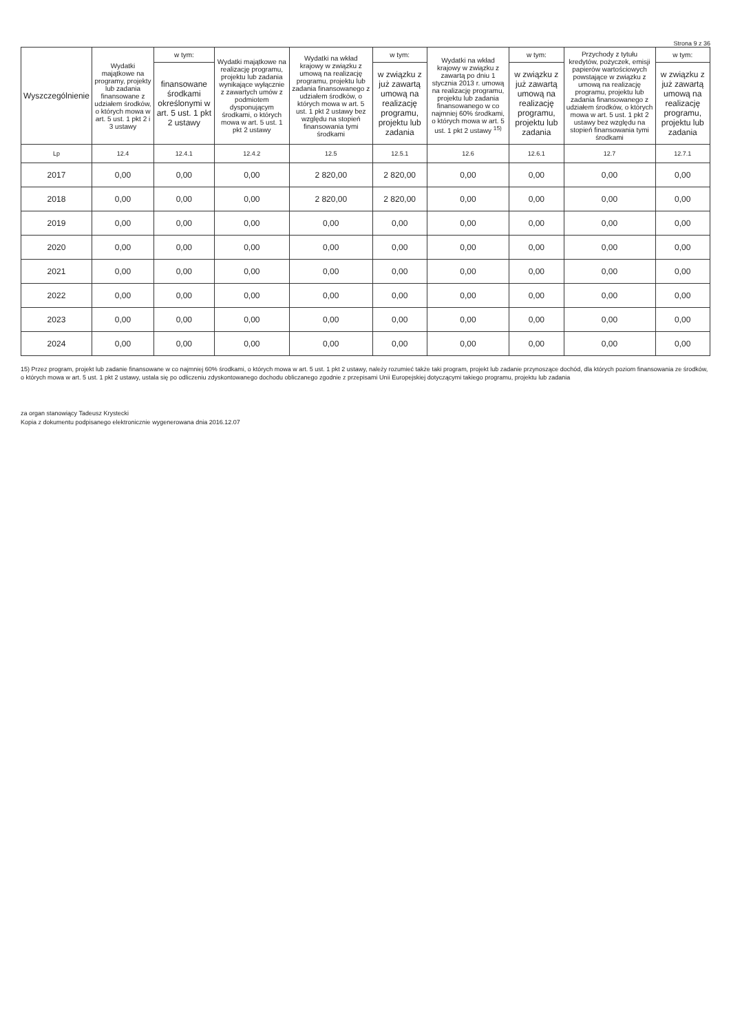Strona 9 z 36
| Wyszczególnienie | Wydatki majątkowe na programy, projekty lub zadania finansowane z udziałem środków, o których mowa w art. 5 ust. 1 pkt 2 i 3 ustawy | w tym: | Wydatki majątkowe na realizację programu, projektu lub zadania wynikające wyłącznie z zawartych umów z podmiotem dysponującym środkami, o których mowa w art. 5 ust. 1 pkt 2 ustawy | Wydatki na wkład krajowy w związku z umową na realizację programu, projektu lub zadania finansowanego z udziałem środków, o których mowa w art. 5 ust. 1 pkt 2 ustawy bez względu na stopień finansowania tymi środkami | w tym: | Wydatki na wkład krajowy w związku z zawartą po dniu 1 stycznia 2013 r. umową na realizację programu, projektu lub zadania finansowanego w co najmniej 60% środkami, o których mowa w art. 5 ust. 1 pkt 2 ustawy <sup>15)</sup> | w tym: | Przychody z tytułu kredytów, pożyczek, emisji papierów wartościowych powstające w związku z umową na realizację programu, projektu lub zadania finansowanego z udziałem środków, o których mowa w art. 5 ust. 1 pkt 2 ustawy bez względu na stopień finansowania tymi środkami | w tym: |
| --- | --- | --- | --- | --- | --- | --- | --- | --- | --- |
| | | finansowane środkami określonymi w art. 5 ust. 1 pkt 2 ustawy | | | w związku z już zawartą umową na realizację programu, projektu lub zadania | | w związku z już zawartą umową na realizację programu, projektu lub zadania | | w związku z już zawartą umową na realizację programu, projektu lub zadania |
| Lp | 12.4 | 12.4.1 | 12.4.2 | 12.5 | 12.5.1 | 12.6 | 12.6.1 | 12.7 | 12.7.1 |
| 2017 | 0,00 | 0,00 | 0,00 | 2 820,00 | 2 820,00 | 0,00 | 0,00 | 0,00 | 0,00 |
| 2018 | 0,00 | 0,00 | 0,00 | 2 820,00 | 2 820,00 | 0,00 | 0,00 | 0,00 | 0,00 |
| 2019 | 0,00 | 0,00 | 0,00 | 0,00 | 0,00 | 0,00 | 0,00 | 0,00 | 0,00 |
| 2020 | 0,00 | 0,00 | 0,00 | 0,00 | 0,00 | 0,00 | 0,00 | 0,00 | 0,00 |
| 2021 | 0,00 | 0,00 | 0,00 | 0,00 | 0,00 | 0,00 | 0,00 | 0,00 | 0,00 |
| 2022 | 0,00 | 0,00 | 0,00 | 0,00 | 0,00 | 0,00 | 0,00 | 0,00 | 0,00 |
| 2023 | 0,00 | 0,00 | 0,00 | 0,00 | 0,00 | 0,00 | 0,00 | 0,00 | 0,00 |
| 2024 | 0,00 | 0,00 | 0,00 | 0,00 | 0,00 | 0,00 | 0,00 | 0,00 | 0,00 |
15) Przez program, projekt lub zadanie finansowane w co najmniej 60% środkami, o których mowa w art. 5 ust. 1 pkt 2 ustawy, należy rozumieć także taki program, projekt lub zadanie przynoszące dochód, dla których poziom finansowania ze środków, o których mowa w art. 5 ust. 1 pkt 2 ustawy, ustala się po odliczeniu zdyskontowanego dochodu obliczanego zgodnie z przepisami Unii Europejskiej dotyczącymi takiego programu, projektu lub zadania
za organ stanowiący Tadeusz Krystecki
Kopia z dokumentu podpisanego elektronicznie wygenerowana dnia 2016.12.07